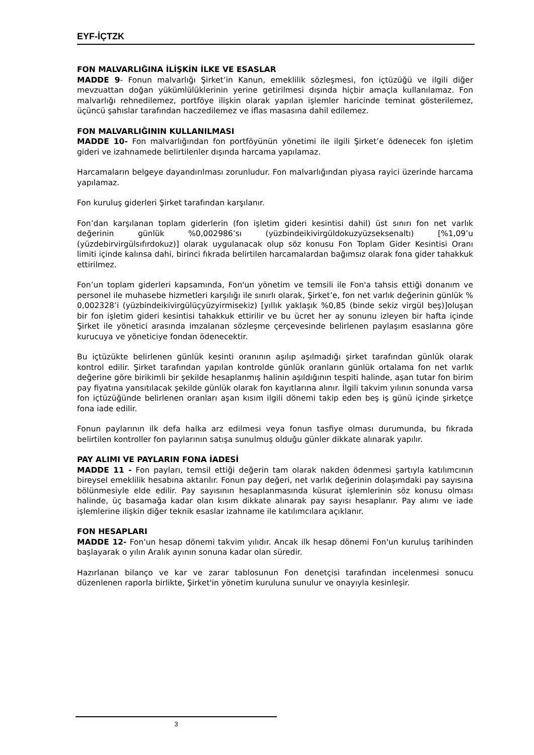EYF-İÇTZK
FON MALVARLIĞINA İLİŞKİN İLKE VE ESASLAR
MADDE 9- Fonun malvarlığı Şirket’in Kanun, emeklilik sözleşmesi, fon içtüzüğü ve ilgili diğer mevzuattan doğan yükümlülüklerinin yerine getirilmesi dışında hiçbir amaçla kullanılamaz. Fon malvarlığı rehnedilemez, portföye ilişkin olarak yapılan işlemler haricinde teminat gösterilemez, üçüncü şahıslar tarafından haczedilemez ve iflas masasına dahil edilemez.
FON MALVARLIĞININ KULLANILMASI
MADDE 10- Fon malvarlığından fon portföyünün yönetimi ile ilgili Şirket’e ödenecek fon işletim gideri ve izahnamede belirtilenler dışında harcama yapılamaz.
Harcamaların belgeye dayandırılması zorunludur. Fon malvarlığından piyasa rayici üzerinde harcama yapılamaz.
Fon kuruluş giderleri Şirket tarafından karşılanır.
Fon’dan karşılanan toplam giderlerin (fon işletim gideri kesintisi dahil) üst sınırı fon net varlık değerinin günlük %0,002986’sı (yüzbindeikivirgüldokuzyüzseksenaltı) [%1,09’u (yüzdebirvirgülsıfırdokuz)] olarak uygulanacak olup söz konusu Fon Toplam Gider Kesintisi Oranı limiti içinde kalınsa dahi, birinci fıkrada belirtilen harcamalardan bağımsız olarak fona gider tahakkuk ettirilmez.
Fon’un toplam giderleri kapsamında, Fon'un yönetim ve temsili ile Fon'a tahsis ettiği donanım ve personel ile muhasebe hizmetleri karşılığı ile sınırlı olarak, Şirket’e, fon net varlık değerinin günlük % 0,002328’i (yüzbindeikivirgülüçyüzyirmisekiz) [yıllık yaklaşık %0,85 (binde sekiz virgül beş)]oluşan bir fon işletim gideri kesintisi tahakkuk ettirilir ve bu ücret her ay sonunu izleyen bir hafta içinde Şirket ile yönetici arasında imzalanan sözleşme çerçevesinde belirlenen paylaşım esaslarına göre kurucuya ve yöneticiye fondan ödenecektir.
Bu içtüzükte belirlenen günlük kesinti oranının aşılıp aşılmadığı şirket tarafından günlük olarak kontrol edilir. Şirket tarafından yapılan kontrolde günlük oranların günlük ortalama fon net varlık değerine göre birikimli bir şekilde hesaplanmış halinin aşıldığının tespiti halinde, aşan tutar fon birim pay fiyatına yansıtılacak şekilde günlük olarak fon kayıtlarına alınır. İlgili takvim yılının sonunda varsa fon içtüzüğünde belirlenen oranları aşan kısım ilgili dönemi takip eden beş iş günü içinde şirketçe fona iade edilir.
Fonun paylarının ilk defa halka arz edilmesi veya fonun tasfiye olması durumunda, bu fıkrada belirtilen kontroller fon paylarının satışa sunulmuş olduğu günler dikkate alınarak yapılır.
PAY ALIMI VE PAYLARIN FONA İADESİ
MADDE 11 - Fon payları, temsil ettiği değerin tam olarak nakden ödenmesi şartıyla katılımcının bireysel emeklilik hesabına aktarılır. Fonun pay değeri, net varlık değerinin dolaşımdaki pay sayısına bölünmesiyle elde edilir. Pay sayısının hesaplanmasında küsurat işlemlerinin söz konusu olması halinde, üç basamağa kadar olan kısım dikkate alınarak pay sayısı hesaplanır. Pay alımı ve iade işlemlerine ilişkin diğer teknik esaslar izahname ile katılımcılara açıklanır.
FON HESAPLARI
MADDE 12- Fon'un hesap dönemi takvim yılıdır. Ancak ilk hesap dönemi Fon'un kuruluş tarihinden başlayarak o yılın Aralık ayının sonuna kadar olan süredir.
Hazırlanan bilanço ve kar ve zarar tablosunun Fon denetçisi tarafından incelenmesi sonucu düzenlenen raporla birlikte, Şirket'in yönetim kuruluna sunulur ve onayıyla kesinleşir.
3